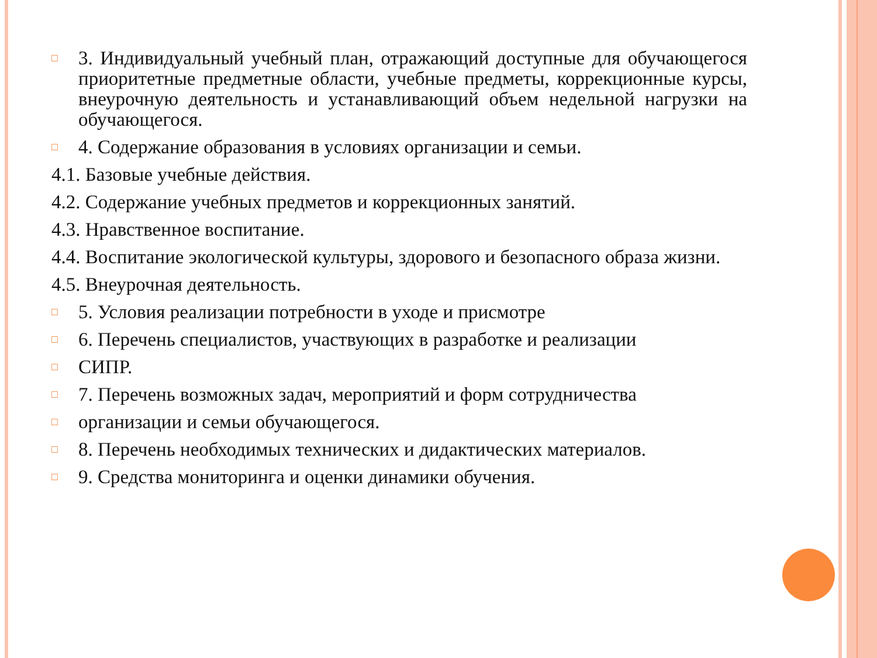□ 3. Индивидуальный учебный план, отражающий доступные для обучающегося приоритетные предметные области, учебные предметы, коррекционные курсы, внеурочную деятельность и устанавливающий объем недельной нагрузки на обучающегося.
□ 4. Содержание образования в условиях организации и семьи.
4.1. Базовые учебные действия.
4.2. Содержание учебных предметов и коррекционных занятий.
4.3. Нравственное воспитание.
4.4. Воспитание экологической культуры, здорового и безопасного образа жизни.
4.5. Внеурочная деятельность.
□ 5. Условия реализации потребности в уходе и присмотре
□ 6. Перечень специалистов, участвующих в разработке и реализации
□ СИПР.
□ 7. Перечень возможных задач, мероприятий и форм сотрудничества
□ организации и семьи обучающегося.
□ 8. Перечень необходимых технических и дидактических материалов.
□ 9. Средства мониторинга и оценки динамики обучения.